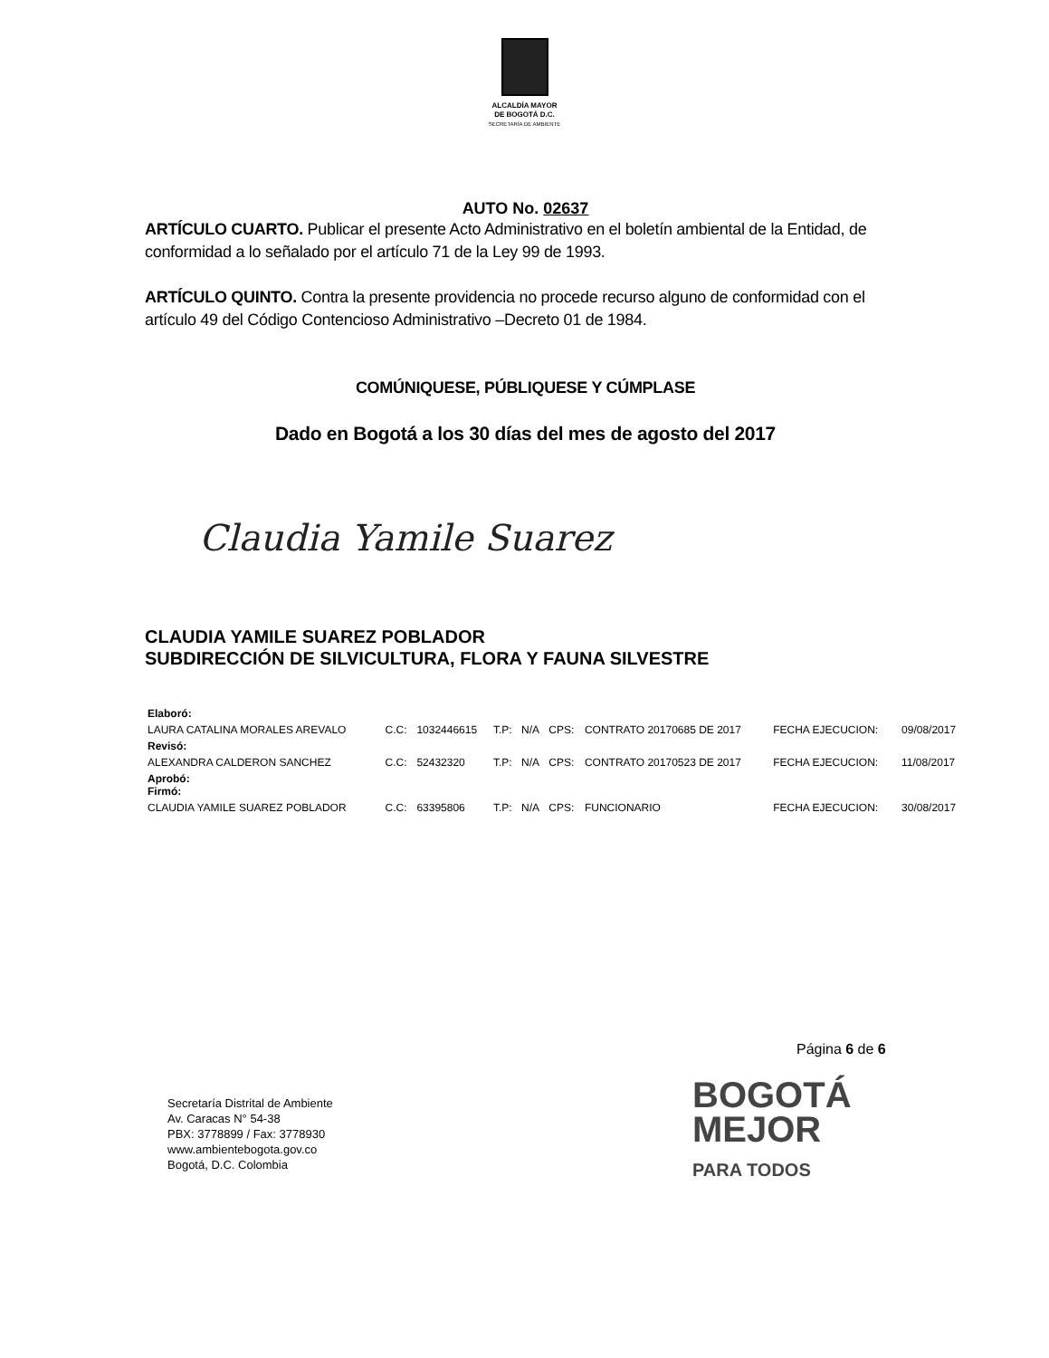ALCALDÍA MAYOR
DE BOGOTÁ D.C.
SECRETARÍA DE AMBIENTE
AUTO No. 02637
ARTÍCULO CUARTO. Publicar el presente Acto Administrativo en el boletín ambiental de la Entidad, de conformidad a lo señalado por el artículo 71 de la Ley 99 de 1993.
ARTÍCULO QUINTO. Contra la presente providencia no procede recurso alguno de conformidad con el artículo 49 del Código Contencioso Administrativo –Decreto 01 de 1984.
COMÚNIQUESE, PÚBLIQUESE Y CÚMPLASE
Dado en Bogotá a los 30 días del mes de agosto del 2017
Claudia Yamile Suarez
CLAUDIA YAMILE SUAREZ POBLADOR
SUBDIRECCIÓN DE SILVICULTURA, FLORA Y FAUNA SILVESTRE
| Elaboró: | | | | | | | | |
| LAURA CATALINA MORALES AREVALO | C.C: | 1032446615 | T.P: | N/A | CPS: | CONTRATO 20170685 DE 2017 | FECHA EJECUCION: | 09/08/2017 |
| Revisó: | | | | | | | | |
| ALEXANDRA CALDERON SANCHEZ | C.C: | 52432320 | T.P: | N/A | CPS: | CONTRATO 20170523 DE 2017 | FECHA EJECUCION: | 11/08/2017 |
| Aprobó: Firmó: | | | | | | | | |
| CLAUDIA YAMILE SUAREZ POBLADOR | C.C: | 63395806 | T.P: | N/A | CPS: | FUNCIONARIO | FECHA EJECUCION: | 30/08/2017 |
Página 6 de 6
Secretaría Distrital de Ambiente
Av. Caracas N° 54-38
PBX: 3778899 / Fax: 3778930
www.ambientebogota.gov.co
Bogotá, D.C. Colombia
BOGOTÁ
MEJOR
PARA TODOS